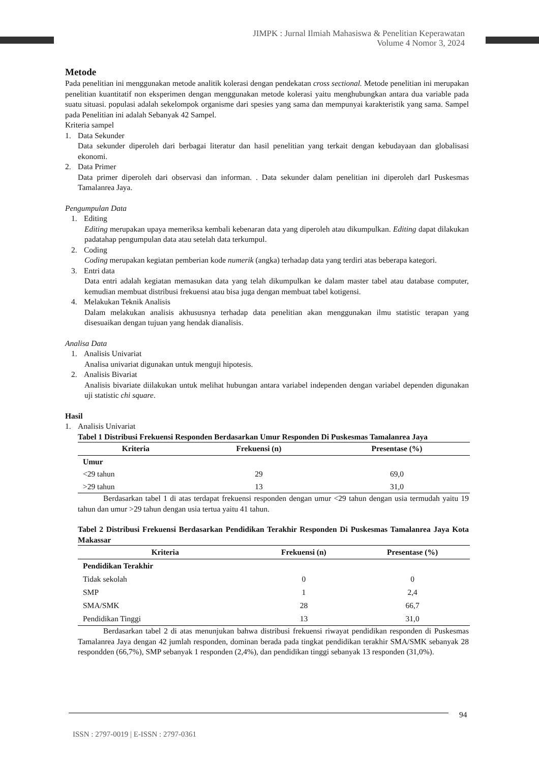JIMPK : Jurnal Ilmiah Mahasiswa & Penelitian Keperawatan
Volume 4 Nomor 3, 2024
Metode
Pada penelitian ini menggunakan metode analitik kolerasi dengan pendekatan cross sectional. Metode penelitian ini merupakan penelitian kuantitatif non eksperimen dengan menggunakan metode kolerasi yaitu menghubungkan antara dua variable pada suatu situasi. populasi adalah sekelompok organisme dari spesies yang sama dan mempunyai karakteristik yang sama. Sampel pada Penelitian ini adalah Sebanyak 42 Sampel.
Kriteria sampel
1. Data Sekunder
Data sekunder diperoleh dari berbagai literatur dan hasil penelitian yang terkait dengan kebudayaan dan globalisasi ekonomi.
2. Data Primer
Data primer diperoleh dari observasi dan informan. . Data sekunder dalam penelitian ini diperoleh darI Puskesmas Tamalanrea Jaya.
Pengumpulan Data
1. Editing
Editing merupakan upaya memeriksa kembali kebenaran data yang diperoleh atau dikumpulkan. Editing dapat dilakukan padatahap pengumpulan data atau setelah data terkumpul.
2. Coding
Coding merupakan kegiatan pemberian kode numerik (angka) terhadap data yang terdiri atas beberapa kategori.
3. Entri data
Data entri adalah kegiatan memasukan data yang telah dikumpulkan ke dalam master tabel atau database computer, kemudian membuat distribusi frekuensi atau bisa juga dengan membuat tabel kotigensi.
4. Melakukan Teknik Analisis
Dalam melakukan analisis akhususnya terhadap data penelitian akan menggunakan ilmu statistic terapan yang disesuaikan dengan tujuan yang hendak dianalisis.
Analisa Data
1. Analisis Univariat
Analisa univariat digunakan untuk menguji hipotesis.
2. Analisis Bivariat
Analisis bivariate diilakukan untuk melihat hubungan antara variabel independen dengan variabel dependen digunakan uji statistic chi square.
Hasil
1. Analisis Univariat
Tabel 1 Distribusi Frekuensi Responden Berdasarkan Umur Responden Di Puskesmas Tamalanrea Jaya
| Kriteria | Frekuensi (n) | Presentase (%) |
| --- | --- | --- |
| Umur | | |
| <29 tahun | 29 | 69,0 |
| >29 tahun | 13 | 31,0 |
Berdasarkan tabel 1 di atas terdapat frekuensi responden dengan umur <29 tahun dengan usia termudah yaitu 19 tahun dan umur >29 tahun dengan usia tertua yaitu 41 tahun.
Tabel 2 Distribusi Frekuensi Berdasarkan Pendidikan Terakhir Responden Di Puskesmas Tamalanrea Jaya Kota Makassar
| Kriteria | Frekuensi (n) | Presentase (%) |
| --- | --- | --- |
| Pendidikan Terakhir | | |
| Tidak sekolah | 0 | 0 |
| SMP | 1 | 2,4 |
| SMA/SMK | 28 | 66,7 |
| Pendidikan Tinggi | 13 | 31,0 |
Berdasarkan tabel 2 di atas menunjukan bahwa distribusi frekuensi riwayat pendidikan responden di Puskesmas Tamalanrea Jaya dengan 42 jumlah responden, dominan berada pada tingkat pendidikan terakhir SMA/SMK sebanyak 28 respondden (66,7%), SMP sebanyak 1 responden (2,4%), dan pendidikan tinggi sebanyak 13 responden (31,0%).
94
ISSN : 2797-0019 | E-ISSN : 2797-0361